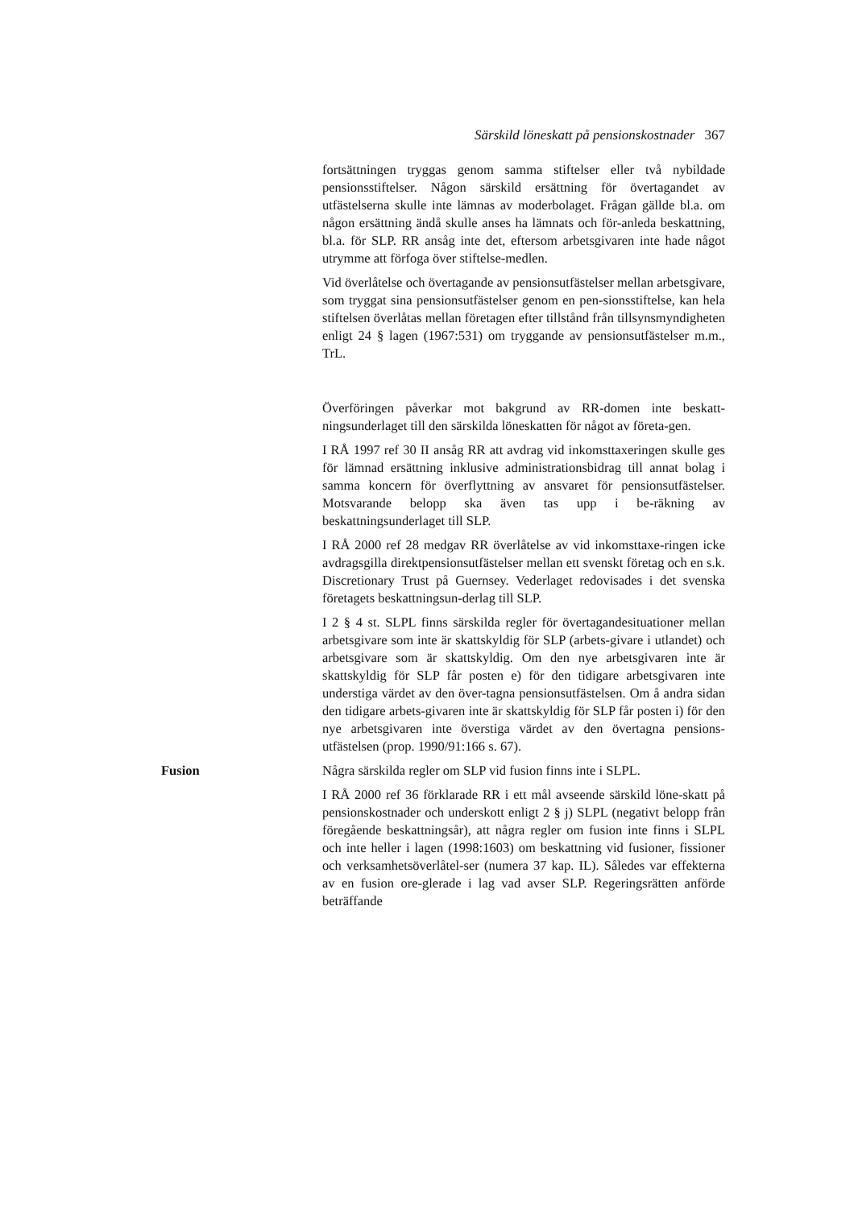Särskild löneskatt på pensionskostnader 367
fortsättningen tryggas genom samma stiftelser eller två nybildade pensionsstiftelser. Någon särskild ersättning för övertagandet av utfästelserna skulle inte lämnas av moderbolaget. Frågan gällde bl.a. om någon ersättning ändå skulle anses ha lämnats och för-anleda beskattning, bl.a. för SLP. RR ansåg inte det, eftersom arbetsgivaren inte hade något utrymme att förfoga över stiftelse-medlen.
Vid överlåtelse och övertagande av pensionsutfästelser mellan arbetsgivare, som tryggat sina pensionsutfästelser genom en pen-sionsstiftelse, kan hela stiftelsen överlåtas mellan företagen efter tillstånd från tillsynsmyndigheten enligt 24 § lagen (1967:531) om tryggande av pensionsutfästelser m.m., TrL.
Överföringen påverkar mot bakgrund av RR-domen inte beskatt-ningsunderlaget till den särskilda löneskatten för något av företa-gen.
I RÅ 1997 ref 30 II ansåg RR att avdrag vid inkomsttaxeringen skulle ges för lämnad ersättning inklusive administrationsbidrag till annat bolag i samma koncern för överflyttning av ansvaret för pensionsutfästelser. Motsvarande belopp ska även tas upp i be-räkning av beskattningsunderlaget till SLP.
I RÅ 2000 ref 28 medgav RR överlåtelse av vid inkomsttaxe-ringen icke avdragsgilla direktpensionsutfästelser mellan ett svenskt företag och en s.k. Discretionary Trust på Guernsey. Vederlaget redovisades i det svenska företagets beskattningsun-derlag till SLP.
I 2 § 4 st. SLPL finns särskilda regler för övertagandesituationer mellan arbetsgivare som inte är skattskyldig för SLP (arbets-givare i utlandet) och arbetsgivare som är skattskyldig. Om den nye arbetsgivaren inte är skattskyldig för SLP får posten e) för den tidigare arbetsgivaren inte understiga värdet av den över-tagna pensionsutfästelsen. Om å andra sidan den tidigare arbets-givaren inte är skattskyldig för SLP får posten i) för den nye arbetsgivaren inte överstiga värdet av den övertagna pensions-utfästelsen (prop. 1990/91:166 s. 67).
Fusion Några särskilda regler om SLP vid fusion finns inte i SLPL.
I RÅ 2000 ref 36 förklarade RR i ett mål avseende särskild löne-skatt på pensionskostnader och underskott enligt 2 § j) SLPL (negativt belopp från föregående beskattningsår), att några regler om fusion inte finns i SLPL och inte heller i lagen (1998:1603) om beskattning vid fusioner, fissioner och verksamhetsöverlåtel-ser (numera 37 kap. IL). Således var effekterna av en fusion ore-glerade i lag vad avser SLP. Regeringsrätten anförde beträffande